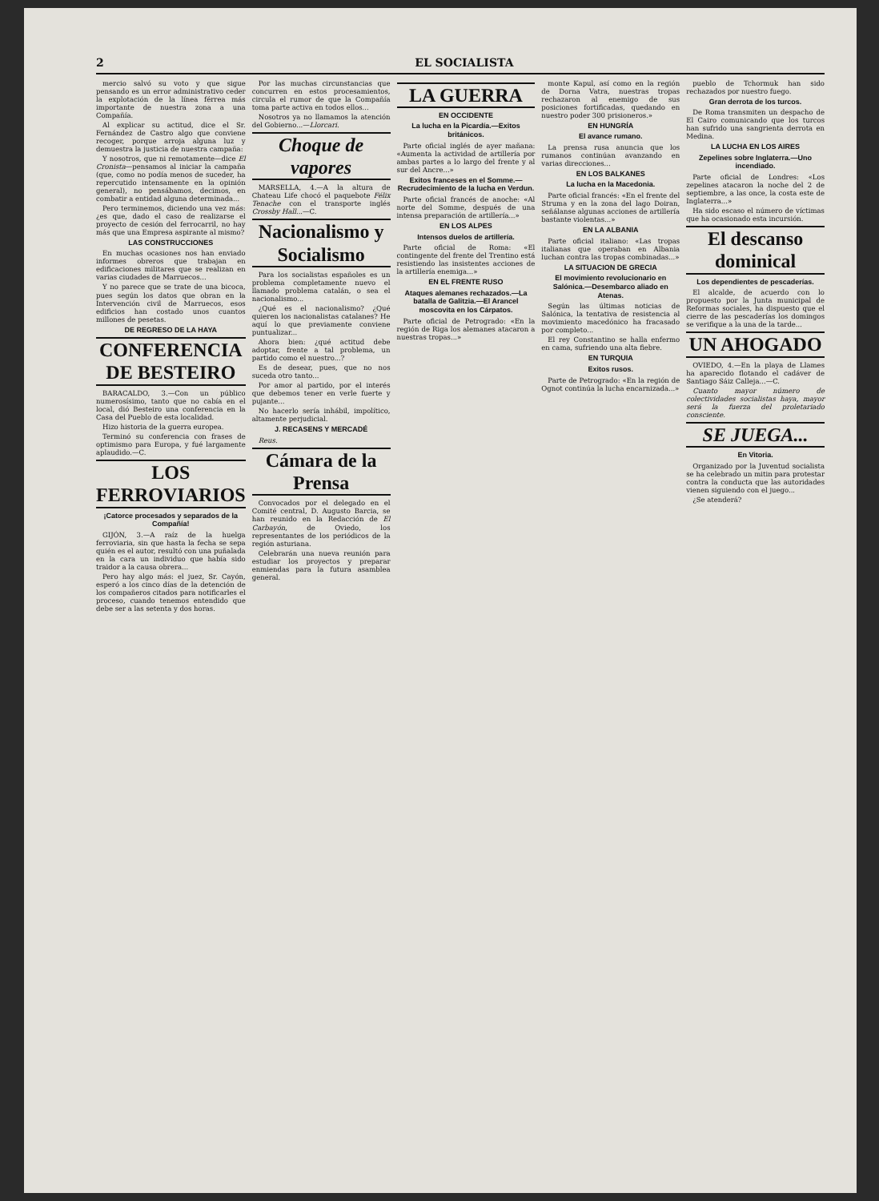2 EL SOCIALISTA
mercio salvó su voto y que sigue pensando es un error administrativo ceder la explotación de la línea férrea más importante de nuestra zona a una Compañía.
Al explicar su actitud, dice el Sr. Fernández de Castro algo que conviene recoger, porque arroja alguna luz y demuestra la justicia de nuestra campaña:
Y nosotros, que ni remotamente—dice El Cronista—pensamos al iniciar la campaña (que, como no podía menos de suceder, ha repercutido intensamente en la opinión general), no pensábamos, decimos, en combatir a entidad alguna determinada...
Pero terminemos, diciendo una vez más: ¿es que, dado el caso de realizarse el proyecto de cesión del ferrocarril, no hay más que una Empresa aspirante al mismo?
LAS CONSTRUCCIONES
En muchas ocasiones nos han enviado informes obreros que trabajan en edificaciones militares que se realizan en varias ciudades de Marruecos...
Y no parece que se trate de una bicoca, pues según los datos que obran en la Intervención civil de Marruecos, esos edificios han costado unos cuantos millones de pesetas.
DE REGRESO DE LA HAYA
CONFERENCIA DE BESTEIRO
BARACALDO, 3.—Con un público numerosísimo, tanto que no cabía en el local, dió Besteiro una conferencia en la Casa del Pueblo de esta localidad.
Hizo historia de la guerra europea.
Terminó su conferencia con frases de optimismo para Europa, y fué largamente aplaudido.—C.
LOS FERROVIARIOS
¡Catorce procesados y separados de la Compañía!
GIJÓN, 3.—A raíz de la huelga ferroviaria, sin que hasta la fecha se sepa quién es el autor, resultó con una puñalada en la cara un individuo que había sido traidor a la causa obrera...
Pero hay algo más: el juez, Sr. Cayón, esperó a los cinco días de la detención de los compañeros citados para notificarles el proceso, cuando tenemos entendido que debe ser a las setenta y dos horas.
Por las muchas circunstancias que concurren en estos procesamientos, circula el rumor de que la Compañía toma parte activa en todos ellos...
Nosotros ya no llamamos la atención del Gobierno...—Llorcari.
Choque de vapores
MARSELLA, 4.—A la altura de Chateau Life chocó el paquebote Félix Tenache con el transporte inglés Crossby Hall...—C.
Nacionalismo y Socialismo
Para los socialistas españoles es un problema completamente nuevo el llamado problema catalán, o sea el nacionalismo...
¿Qué es el nacionalismo? ¿Qué quieren los nacionalistas catalanes? He aquí lo que previamente conviene puntualizar...
Ahora bien: ¿qué actitud debe adoptar, frente a tal problema, un partido como el nuestro...?
Es de desear, pues, que no nos suceda otro tanto...
Por amor al partido, por el interés que debemos tener en verle fuerte y pujante...
No hacerlo sería inhábil, impolítico, altamente perjudicial.
J. RECASENS Y MERCADÉ
Reus.
Cámara de la Prensa
Convocados por el delegado en el Comité central, D. Augusto Barcia, se han reunido en la Redacción de El Carbayón, de Oviedo, los representantes de los periódicos de la región asturiana.
Celebrarán una nueva reunión para estudiar los proyectos y preparar enmiendas para la futura asamblea general.
LA GUERRA
EN OCCIDENTE
La lucha en la Picardía.—Exitos británicos.
Parte oficial inglés de ayer mañana: «Aumenta la actividad de artillería por ambas partes a lo largo del frente y al sur del Ancre...»
Exitos franceses en el Somme.—Recrudecimiento de la lucha en Verdun.
Parte oficial francés de anoche: «Al norte del Somme, después de una intensa preparación de artillería...»
EN LOS ALPES
Intensos duelos de artillería.
Parte oficial de Roma: «El contingente del frente del Trentino está resistiendo las insistentes acciones de la artillería enemiga...»
EN EL FRENTE RUSO
Ataques alemanes rechazados.—La batalla de Galitzia.—El Arancel moscovita en los Cárpatos.
Parte oficial de Petrogrado: «En la región de Riga los alemanes atacaron a nuestras tropas...»
monte Kapul, así como en la región de Dorna Vatra, nuestras tropas rechazaron al enemigo de sus posiciones fortificadas, quedando en nuestro poder 300 prisioneros.»
EN HUNGRÍA
El avance rumano.
La prensa rusa anuncia que los rumanos continúan avanzando en varias direcciones...
EN LOS BALKANES
La lucha en la Macedonia.
Parte oficial francés: «En el frente del Struma y en la zona del lago Doiran, señálanse algunas acciones de artillería bastante violentas...»
EN LA ALBANIA
Parte oficial italiano: «Las tropas italianas que operaban en Albania luchan contra las tropas combinadas...»
LA SITUACION DE GRECIA
El movimiento revolucionario en Salónica.—Desembarco aliado en Atenas.
Según las últimas noticias de Salónica, la tentativa de resistencia al movimiento macedónico ha fracasado por completo...
El rey Constantino se halla enfermo en cama, sufriendo una alta fiebre.
EN TURQUIA
Exitos rusos.
Parte de Petrogrado: «En la región de Ognot continúa la lucha encarnizada...»
pueblo de Tchormuk han sido rechazados por nuestro fuego.
Gran derrota de los turcos.
De Roma transmiten un despacho de El Cairo comunicando que los turcos han sufrido una sangrienta derrota en Medina.
LA LUCHA EN LOS AIRES
Zepelines sobre Inglaterra.—Uno incendiado.
Parte oficial de Londres: «Los zepelines atacaron la noche del 2 de septiembre, a las once, la costa este de Inglaterra...»
Ha sido escaso el número de víctimas que ha ocasionado esta incursión.
El descanso dominical
Los dependientes de pescaderías.
El alcalde, de acuerdo con lo propuesto por la Junta municipal de Reformas sociales, ha dispuesto que el cierre de las pescaderías los domingos se verifique a la una de la tarde...
UN AHOGADO
OVIEDO, 4.—En la playa de Llames ha aparecido flotando el cadáver de Santiago Sáiz Calleja...—C.
Cuanto mayor número de colectividades socialistas haya, mayor será la fuerza del proletariado consciente.
SE JUEGA...
En Vitoria.
Organizado por la Juventud socialista se ha celebrado un mitin para protestar contra la conducta que las autoridades vienen siguiendo con el juego...
¿Se atenderá?